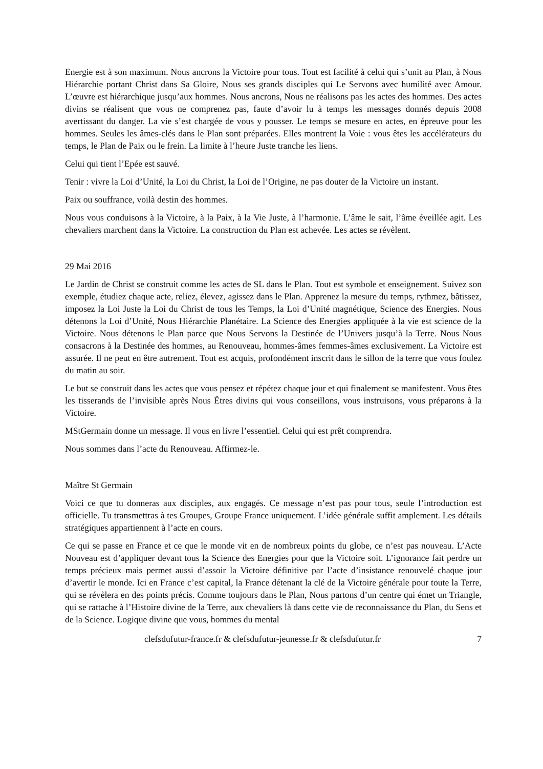Energie est à son maximum. Nous ancrons la Victoire pour tous. Tout est facilité à celui qui s’unit au Plan, à Nous Hiérarchie portant Christ dans Sa Gloire, Nous ses grands disciples qui Le Servons avec humilité avec Amour. L’œuvre est hiérarchique jusqu’aux hommes. Nous ancrons, Nous ne réalisons pas les actes des hommes. Des actes divins se réalisent que vous ne comprenez pas, faute d’avoir lu à temps les messages donnés depuis 2008 avertissant du danger. La vie s’est chargée de vous y pousser. Le temps se mesure en actes, en épreuve pour les hommes. Seules les âmes-clés dans le Plan sont préparées. Elles montrent la Voie : vous êtes les accélérateurs du temps, le Plan de Paix ou le frein. La limite à l’heure Juste tranche les liens.
Celui qui tient l’Epée est sauvé.
Tenir : vivre la Loi d’Unité, la Loi du Christ, la Loi de l’Origine, ne pas douter de la Victoire un instant.
Paix ou souffrance, voilà destin des hommes.
Nous vous conduisons à la Victoire, à la Paix, à la Vie Juste, à l’harmonie. L’âme le sait, l’âme éveillée agit. Les chevaliers marchent dans la Victoire. La construction du Plan est achevée. Les actes se révèlent.
29 Mai 2016
Le Jardin de Christ se construit comme les actes de SL dans le Plan. Tout est symbole et enseignement. Suivez son exemple, étudiez chaque acte, reliez, élevez, agissez dans le Plan. Apprenez la mesure du temps, rythmez, bâtissez, imposez la Loi Juste la Loi du Christ de tous les Temps, la Loi d’Unité magnétique, Science des Energies. Nous détenons la Loi d’Unité, Nous Hiérarchie Planétaire. La Science des Energies appliquée à la vie est science de la Victoire. Nous détenons le Plan parce que Nous Servons la Destinée de l’Univers jusqu’à la Terre. Nous Nous consacrons à la Destinée des hommes, au Renouveau, hommes-âmes femmes-âmes exclusivement. La Victoire est assurée. Il ne peut en être autrement. Tout est acquis, profondément inscrit dans le sillon de la terre que vous foulez du matin au soir.
Le but se construit dans les actes que vous pensez et répétez chaque jour et qui finalement se manifestent. Vous êtes les tisserands de l’invisible après Nous Êtres divins qui vous conseillons, vous instruisons, vous préparons à la Victoire.
MStGermain donne un message. Il vous en livre l’essentiel. Celui qui est prêt comprendra.
Nous sommes dans l’acte du Renouveau. Affirmez-le.
Maître St Germain
Voici ce que tu donneras aux disciples, aux engagés. Ce message n’est pas pour tous, seule l’introduction est officielle. Tu transmettras à tes Groupes, Groupe France uniquement. L’idée générale suffit amplement. Les détails stratégiques appartiennent à l’acte en cours.
Ce qui se passe en France et ce que le monde vit en de nombreux points du globe, ce n’est pas nouveau. L’Acte Nouveau est d’appliquer devant tous la Science des Energies pour que la Victoire soit. L’ignorance fait perdre un temps précieux mais permet aussi d’assoir la Victoire définitive par l’acte d’insistance renouvelé chaque jour d’avertir le monde. Ici en France c’est capital, la France détenant la clé de la Victoire générale pour toute la Terre, qui se révèlera en des points précis. Comme toujours dans le Plan, Nous partons d’un centre qui émet un Triangle, qui se rattache à l’Histoire divine de la Terre, aux chevaliers là dans cette vie de reconnaissance du Plan, du Sens et de la Science. Logique divine que vous, hommes du mental
clefsdufutur-france.fr & clefsdufutur-jeunesse.fr & clefsdufutur.fr 7